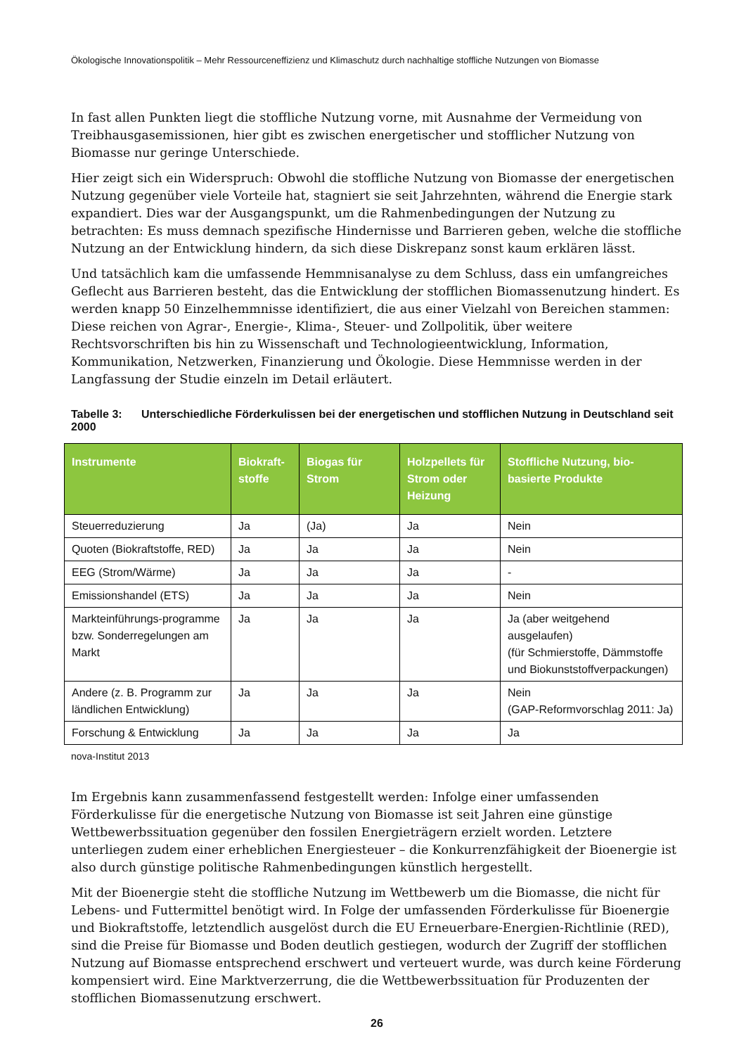Ökologische Innovationspolitik – Mehr Ressourceneffizienz und Klimaschutz durch nachhaltige stoffliche Nutzungen von Biomasse
In fast allen Punkten liegt die stoffliche Nutzung vorne, mit Ausnahme der Vermeidung von Treibhausgasemissionen, hier gibt es zwischen energetischer und stofflicher Nutzung von Biomasse nur geringe Unterschiede.
Hier zeigt sich ein Widerspruch: Obwohl die stoffliche Nutzung von Biomasse der energetischen Nutzung gegenüber viele Vorteile hat, stagniert sie seit Jahrzehnten, während die Energie stark expandiert. Dies war der Ausgangspunkt, um die Rahmenbedingungen der Nutzung zu betrachten: Es muss demnach spezifische Hindernisse und Barrieren geben, welche die stoffliche Nutzung an der Entwicklung hindern, da sich diese Diskrepanz sonst kaum erklären lässt.
Und tatsächlich kam die umfassende Hemmnisanalyse zu dem Schluss, dass ein umfangreiches Geflecht aus Barrieren besteht, das die Entwicklung der stofflichen Biomassenutzung hindert. Es werden knapp 50 Einzelhemmnisse identifiziert, die aus einer Vielzahl von Bereichen stammen: Diese reichen von Agrar-, Energie-, Klima-, Steuer- und Zollpolitik, über weitere Rechtsvorschriften bis hin zu Wissenschaft und Technologieentwicklung, Information, Kommunikation, Netzwerken, Finanzierung und Ökologie. Diese Hemmnisse werden in der Langfassung der Studie einzeln im Detail erläutert.
Tabelle 3: Unterschiedliche Förderkulissen bei der energetischen und stofflichen Nutzung in Deutschland seit 2000
| Instrumente | Biokraft-stoffe | Biogas für Strom | Holzpellets für Strom oder Heizung | Stoffliche Nutzung, bio-basierte Produkte |
| --- | --- | --- | --- | --- |
| Steuerreduzierung | Ja | (Ja) | Ja | Nein |
| Quoten (Biokraftstoffe, RED) | Ja | Ja | Ja | Nein |
| EEG (Strom/Wärme) | Ja | Ja | Ja | - |
| Emissionshandel (ETS) | Ja | Ja | Ja | Nein |
| Markteinführungs-programme bzw. Sonderregelungen am Markt | Ja | Ja | Ja | Ja (aber weitgehend ausgelaufen) (für Schmierstoffe, Dämmstoffe und Biokunststoffverpackungen) |
| Andere (z. B. Programm zur ländlichen Entwicklung) | Ja | Ja | Ja | Nein (GAP-Reformvorschlag 2011: Ja) |
| Forschung & Entwicklung | Ja | Ja | Ja | Ja |
nova-Institut 2013
Im Ergebnis kann zusammenfassend festgestellt werden: Infolge einer umfassenden Förderkulisse für die energetische Nutzung von Biomasse ist seit Jahren eine günstige Wettbewerbssituation gegenüber den fossilen Energieträgern erzielt worden. Letztere unterliegen zudem einer erheblichen Energiesteuer – die Konkurrenzfähigkeit der Bioenergie ist also durch günstige politische Rahmenbedingungen künstlich hergestellt.
Mit der Bioenergie steht die stoffliche Nutzung im Wettbewerb um die Biomasse, die nicht für Lebens- und Futtermittel benötigt wird. In Folge der umfassenden Förderkulisse für Bioenergie und Biokraftstoffe, letztendlich ausgelöst durch die EU Erneuerbare-Energien-Richtlinie (RED), sind die Preise für Biomasse und Boden deutlich gestiegen, wodurch der Zugriff der stofflichen Nutzung auf Biomasse entsprechend erschwert und verteuert wurde, was durch keine Förderung kompensiert wird. Eine Marktverzerrung, die die Wettbewerbssituation für Produzenten der stofflichen Biomassenutzung erschwert.
26